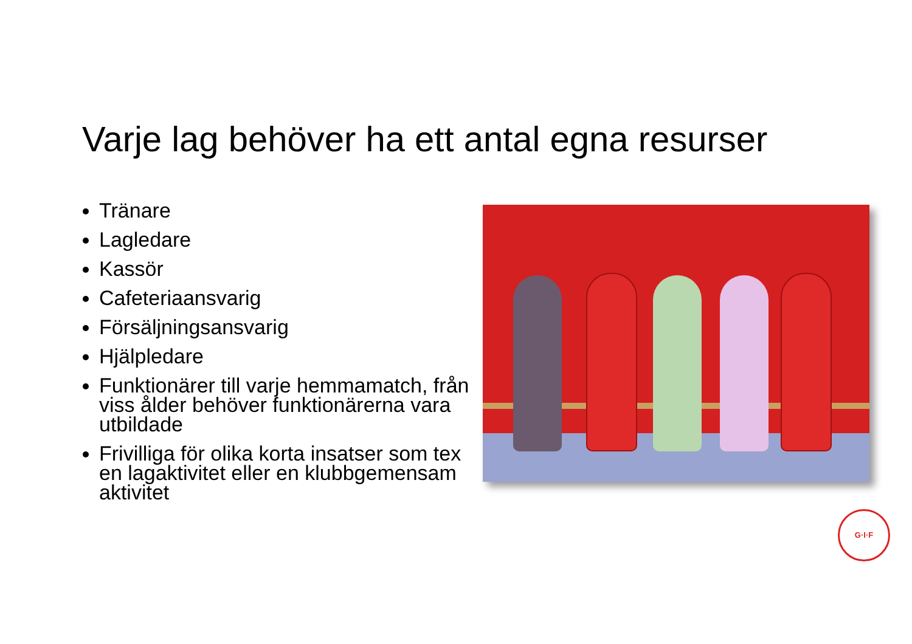Varje lag behöver ha ett antal egna resurser
Tränare
Lagledare
Kassör
Cafeteriaansvarig
Försäljningsansvarig
Hjälpledare
Funktionärer till varje hemmamatch, från viss ålder behöver funktionärerna vara utbildade
Frivilliga för olika korta insatser som tex en lagaktivitet eller en klubbgemensam aktivitet
G·I·F